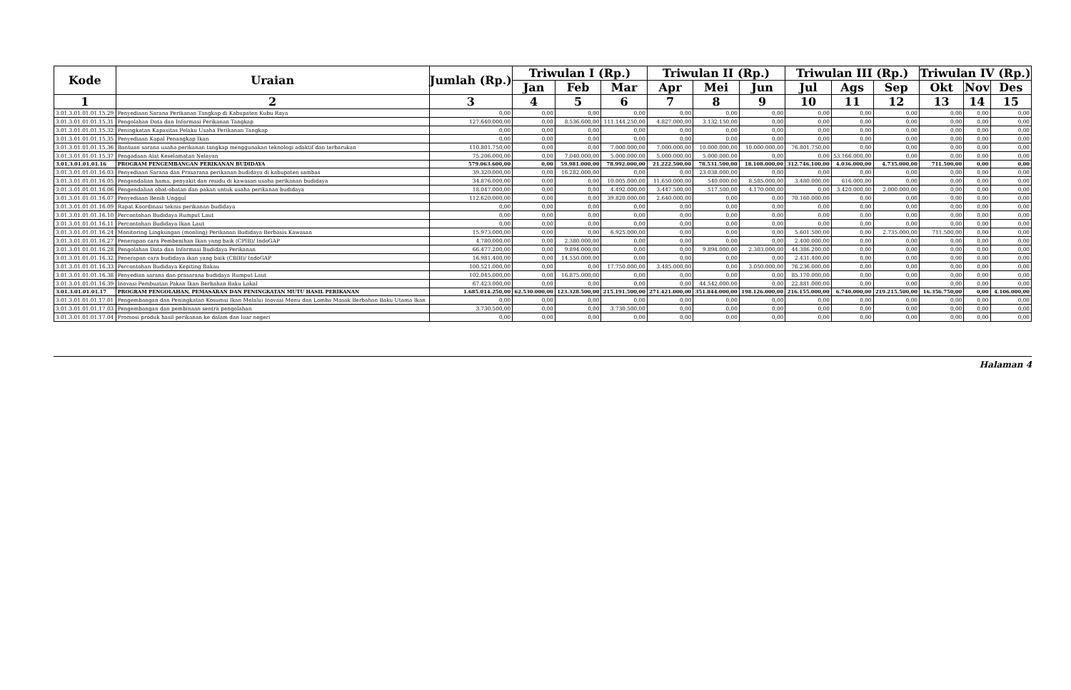| Kode | Uraian | Jumlah (Rp.) | Triwulan I (Rp.) | | | Triwulan II (Rp.) | | | Triwulan III (Rp.) | | | Triwulan IV (Rp.) | | |
| --- | --- | --- | --- | --- | --- | --- | --- | --- | --- | --- | --- | --- | --- | --- |
| | | | Jan | Feb | Mar | Apr | Mei | Jun | Jul | Ags | Sep | Okt | Nov | Des |
| 1 | 2 | 3 | 4 | 5 | 6 | 7 | 8 | 9 | 10 | 11 | 12 | 13 | 14 | 15 |
| 3.01.3.01.01.01.15.29 | Penyediaan Sarana Perikanan Tangkap di Kabupaten Kubu Raya | 0,00 | 0,00 | 0,00 | 0,00 | 0,00 | 0,00 | 0,00 | 0,00 | 0,00 | 0,00 | 0,00 | 0,00 | 0,00 |
| 3.01.3.01.01.01.15.31 | Pengolahan Data dan Informasi Perikanan Tangkap | 127.640.000,00 | 0,00 | 8.536.600,00 | 111.144.250,00 | 4.827.000,00 | 3.132.150,00 | 0,00 | 0,00 | 0,00 | 0,00 | 0,00 | 0,00 | 0,00 |
| 3.01.3.01.01.01.15.32 | Peningkatan Kapasitas Pelaku Usaha Perikanan Tangkap | 0,00 | 0,00 | 0,00 | 0,00 | 0,00 | 0,00 | 0,00 | 0,00 | 0,00 | 0,00 | 0,00 | 0,00 | 0,00 |
| 3.01.3.01.01.01.15.35 | Penyediaan Kapal Penangkap Ikan | 0,00 | 0,00 | 0,00 | 0,00 | 0,00 | 0,00 | 0,00 | 0,00 | 0,00 | 0,00 | 0,00 | 0,00 | 0,00 |
| 3.01.3.01.01.01.15.36 | Bantuan sarana usaha perikanan tangkap menggunakan teknologi adaktif dan terbarukan | 110.801.750,00 | 0,00 | 0,00 | 7.000.000,00 | 7.000.000,00 | 10.000.000,00 | 10.000.000,00 | 76.801.750,00 | 0,00 | 0,00 | 0,00 | 0,00 | 0,00 |
| 3.01.3.01.01.01.15.37 | Pengadaan Alat Keselamatan Nelayan | 75.206.000,00 | 0,00 | 7.040.000,00 | 5.000.000,00 | 5.000.000,00 | 5.000.000,00 | 0,00 | 0,00 | 53.166.000,00 | 0,00 | 0,00 | 0,00 | 0,00 |
| 3.01.3.01.01.01.16 | PROGRAM PENGEMBANGAN PERIKANAN BUDIDAYA | 579.063.600,00 | 0,00 | 59.981.000,00 | 78.992.000,00 | 21.222.500,00 | 78.531.500,00 | 18.108.000,00 | 312.746.100,00 | 4.036.000,00 | 4.735.000,00 | 711.500,00 | 0,00 | 0,00 |
| 3.01.3.01.01.01.16.03 | Penyediaan Sarana dan Prasarana perikanan budidaya di kabupaten sambas | 39.320.000,00 | 0,00 | 16.282.000,00 | 0,00 | 0,00 | 23.038.000,00 | 0,00 | 0,00 | 0,00 | 0,00 | 0,00 | 0,00 | 0,00 |
| 3.01.3.01.01.01.16.05 | Pengendalian hama, penyakit dan residu di kawasan usaha perikanan budidaya | 34.876.000,00 | 0,00 | 0,00 | 10.005.000,00 | 11.650.000,00 | 540.000,00 | 8.585.000,00 | 3.480.000,00 | 616.000,00 | 0,00 | 0,00 | 0,00 | 0,00 |
| 3.01.3.01.01.01.16.06 | Pengendalian obat-obatan dan pakan untuk usaha perikanan budidaya | 18.047.000,00 | 0,00 | 0,00 | 4.492.000,00 | 3.447.500,00 | 517.500,00 | 4.170.000,00 | 0,00 | 3.420.000,00 | 2.000.000,00 | 0,00 | 0,00 | 0,00 |
| 3.01.3.01.01.01.16.07 | Penyediaan Benih Unggul | 112.620.000,00 | 0,00 | 0,00 | 39.820.000,00 | 2.640.000,00 | 0,00 | 0,00 | 70.160.000,00 | 0,00 | 0,00 | 0,00 | 0,00 | 0,00 |
| 3.01.3.01.01.01.16.09 | Rapat Koordinasi teknis perikanan budidaya | 0,00 | 0,00 | 0,00 | 0,00 | 0,00 | 0,00 | 0,00 | 0,00 | 0,00 | 0,00 | 0,00 | 0,00 | 0,00 |
| 3.01.3.01.01.01.16.10 | Percontohan Budidaya Rumput Laut | 0,00 | 0,00 | 0,00 | 0,00 | 0,00 | 0,00 | 0,00 | 0,00 | 0,00 | 0,00 | 0,00 | 0,00 | 0,00 |
| 3.01.3.01.01.01.16.11 | Percontohan Budidaya Ikan Laut | 0,00 | 0,00 | 0,00 | 0,00 | 0,00 | 0,00 | 0,00 | 0,00 | 0,00 | 0,00 | 0,00 | 0,00 | 0,00 |
| 3.01.3.01.01.01.16.24 | Monitoring Lingkungan (monling) Perikanan Budidaya Berbasis Kawasan | 15.973.000,00 | 0,00 | 0,00 | 6.925.000,00 | 0,00 | 0,00 | 0,00 | 5.601.500,00 | 0,00 | 2.735.000,00 | 711.500,00 | 0,00 | 0,00 |
| 3.01.3.01.01.01.16.27 | Penerapan cara Pembenihan Ikan yang baik (CPIB)/ IndoGAP | 4.780.000,00 | 0,00 | 2.380.000,00 | 0,00 | 0,00 | 0,00 | 0,00 | 2.400.000,00 | 0,00 | 0,00 | 0,00 | 0,00 | 0,00 |
| 3.01.3.01.01.01.16.28 | Pengolahan Data dan Informasi Budidaya Perikanan | 66.477.200,00 | 0,00 | 9.894.000,00 | 0,00 | 0,00 | 9.894.000,00 | 2.303.000,00 | 44.386.200,00 | 0,00 | 0,00 | 0,00 | 0,00 | 0,00 |
| 3.01.3.01.01.01.16.32 | Penerapan cara budidaya ikan yang baik (CBIB)/ IndoGAP | 16.981.400,00 | 0,00 | 14.550.000,00 | 0,00 | 0,00 | 0,00 | 0,00 | 2.431.400,00 | 0,00 | 0,00 | 0,00 | 0,00 | 0,00 |
| 3.01.3.01.01.01.16.33 | Percontohan Budidaya Kepiting Bakau | 100.521.000,00 | 0,00 | 0,00 | 17.750.000,00 | 3.485.000,00 | 0,00 | 3.050.000,00 | 76.236.000,00 | 0,00 | 0,00 | 0,00 | 0,00 | 0,00 |
| 3.01.3.01.01.01.16.38 | Penyedian sarana dan prasarana budidaya Rumput Laut | 102.045.000,00 | 0,00 | 16.875.000,00 | 0,00 | 0,00 | 0,00 | 0,00 | 85.170.000,00 | 0,00 | 0,00 | 0,00 | 0,00 | 0,00 |
| 3.01.3.01.01.01.16.39 | Inovasi Pembuatan Pakan Ikan Berbahan Baku Lokal | 67.423.000,00 | 0,00 | 0,00 | 0,00 | 0,00 | 44.542.000,00 | 0,00 | 22.881.000,00 | 0,00 | 0,00 | 0,00 | 0,00 | 0,00 |
| 3.01.3.01.01.01.17 | PROGRAM PENGOLAHAN, PEMASARAN DAN PENINGKATAN MUTU HASIL PERIKANAN | 1.685.014.250,00 | 62.530.000,00 | 123.328.500,00 | 215.191.500,00 | 271.421.000,00 | 351.844.000,00 | 198.126.000,00 | 216.155.000,00 | 6.740.000,00 | 219.215.500,00 | 16.356.750,00 | 0,00 | 4.106.000,00 |
| 3.01.3.01.01.01.17.01 | Pengembangan dan Peningkatan Kosumsi Ikan Melalui Inovasi Menu dan Lomba Masak Berbahan Baku Utama Ikan | 0,00 | 0,00 | 0,00 | 0,00 | 0,00 | 0,00 | 0,00 | 0,00 | 0,00 | 0,00 | 0,00 | 0,00 | 0,00 |
| 3.01.3.01.01.01.17.03 | Pengembangan dan pembinaan sentra pengolahan | 3.730.500,00 | 0,00 | 0,00 | 3.730.500,00 | 0,00 | 0,00 | 0,00 | 0,00 | 0,00 | 0,00 | 0,00 | 0,00 | 0,00 |
| 3.01.3.01.01.01.17.04 | Promosi produk hasil perikanan ke dalam dan luar negeri | 0,00 | 0,00 | 0,00 | 0,00 | 0,00 | 0,00 | 0,00 | 0,00 | 0,00 | 0,00 | 0,00 | 0,00 | 0,00 |
Halaman 4